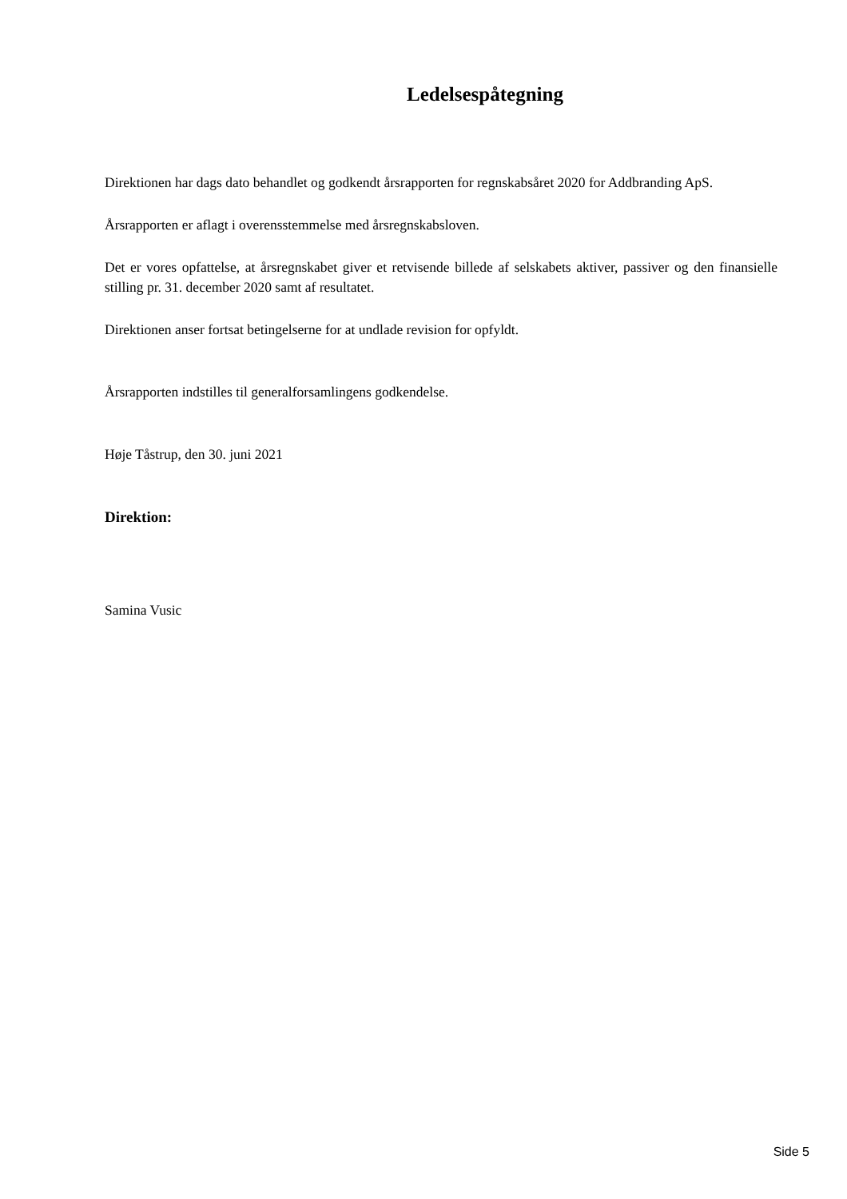Ledelsespåtegning
Direktionen har dags dato behandlet og godkendt årsrapporten for regnskabsåret 2020 for Addbranding ApS.
Årsrapporten er aflagt i overensstemmelse med årsregnskabsloven.
Det er vores opfattelse, at årsregnskabet giver et retvisende billede af selskabets aktiver, passiver og den finansielle stilling pr. 31. december 2020 samt af resultatet.
Direktionen anser fortsat betingelserne for at undlade revision for opfyldt.
Årsrapporten indstilles til generalforsamlingens godkendelse.
Høje Tåstrup, den 30. juni 2021
Direktion:
Samina Vusic
Side 5